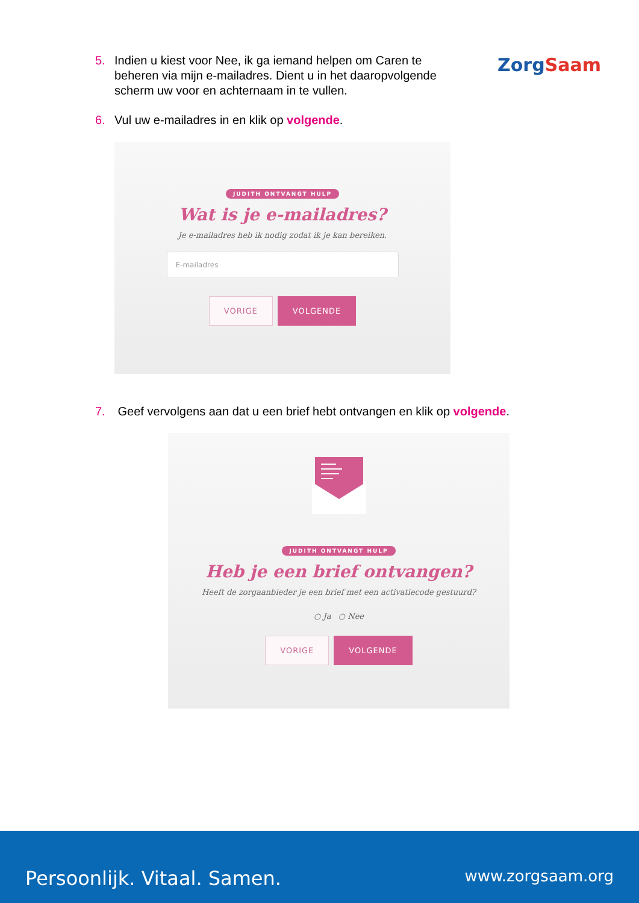ZorgSaam
5. Indien u kiest voor Nee, ik ga iemand helpen om Caren te
beheren via mijn e-mailadres. Dient u in het daaropvolgende
scherm uw voor en achternaam in te vullen.
6. Vul uw e-mailadres in en klik op volgende.
JUDITH ONTVANGT HULP
Wat is je e-mailadres?
Je e-mailadres heb ik nodig zodat ik je kan bereiken.
E-mailadres
VORIGE VOLGENDE
7. Geef vervolgens aan dat u een brief hebt ontvangen en klik op volgende.
JUDITH ONTVANGT HULP
Heb je een brief ontvangen?
Heeft de zorgaanbieder je een brief met een activatiecode gestuurd?
○ Ja ○ Nee
VORIGE VOLGENDE
Persoonlijk. Vitaal. Samen. www.zorgsaam.org